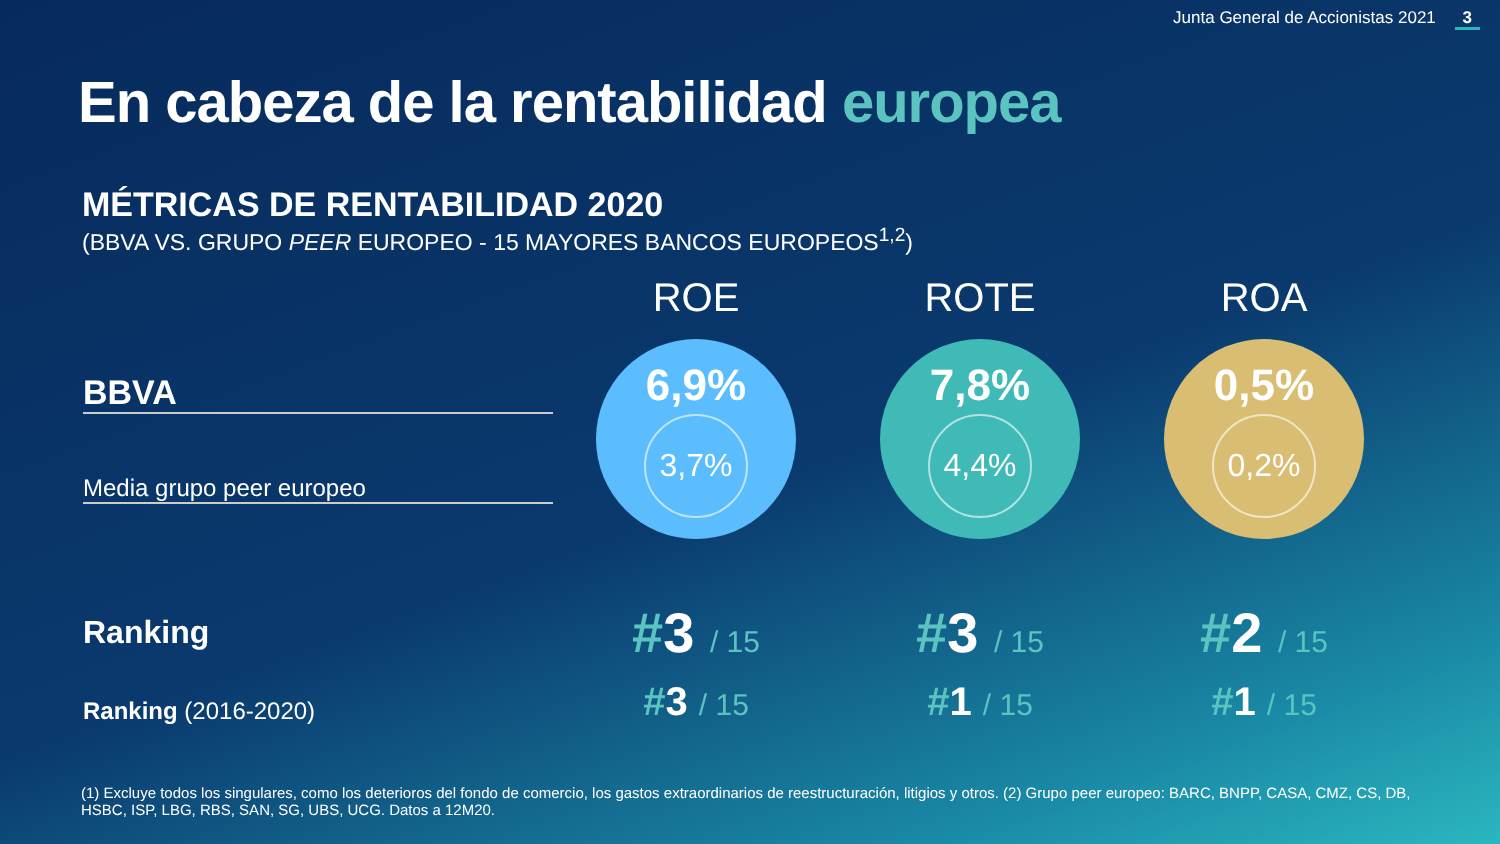Junta General de Accionistas 2021 3
En cabeza de la rentabilidad europea
MÉTRICAS DE RENTABILIDAD 2020
(BBVA VS. GRUPO PEER EUROPEO - 15 MAYORES BANCOS EUROPEOS<sup>1,2</sup>)
| | ROE | ROTE | ROA |
| --- | --- | --- | --- |
| BBVA Media grupo peer europeo | 6,9% 3,7% | 7,8% 4,4% | 0,5% 0,2% |
| Ranking | # 3 / 15 | # 3 / 15 | # 2 / 15 |
| Ranking (2016-2020) | # 3 / 15 | # 1 / 15 | # 1 / 15 |
(1) Excluye todos los singulares, como los deterioros del fondo de comercio, los gastos extraordinarios de reestructuración, litigios y otros. (2) Grupo peer europeo: BARC, BNPP, CASA, CMZ, CS, DB, HSBC, ISP, LBG, RBS, SAN, SG, UBS, UCG. Datos a 12M20.